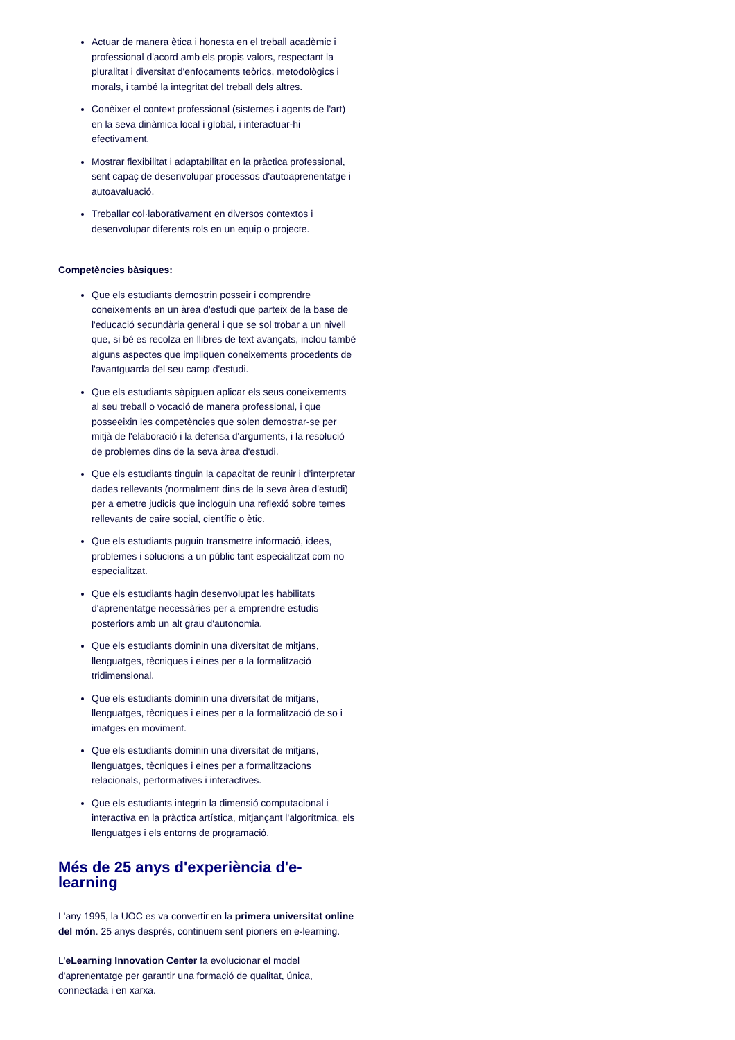Actuar de manera ètica i honesta en el treball acadèmic i professional d'acord amb els propis valors, respectant la pluralitat i diversitat d'enfocaments teòrics, metodològics i morals, i també la integritat del treball dels altres.
Conèixer el context professional (sistemes i agents de l'art) en la seva dinàmica local i global, i interactuar-hi efectivament.
Mostrar flexibilitat i adaptabilitat en la pràctica professional, sent capaç de desenvolupar processos d'autoaprenentatge i autoavaluació.
Treballar col·laborativament en diversos contextos i desenvolupar diferents rols en un equip o projecte.
Competències bàsiques:
Que els estudiants demostrin posseir i comprendre coneixements en un àrea d'estudi que parteix de la base de l'educació secundària general i que se sol trobar a un nivell que, si bé es recolza en llibres de text avançats, inclou també alguns aspectes que impliquen coneixements procedents de l'avantguarda del seu camp d'estudi.
Que els estudiants sàpiguen aplicar els seus coneixements al seu treball o vocació de manera professional, i que posseeixin les competències que solen demostrar-se per mitjà de l'elaboració i la defensa d'arguments, i la resolució de problemes dins de la seva àrea d'estudi.
Que els estudiants tinguin la capacitat de reunir i d'interpretar dades rellevants (normalment dins de la seva àrea d'estudi) per a emetre judicis que incloguin una reflexió sobre temes rellevants de caire social, científic o ètic.
Que els estudiants puguin transmetre informació, idees, problemes i solucions a un públic tant especialitzat com no especialitzat.
Que els estudiants hagin desenvolupat les habilitats d'aprenentatge necessàries per a emprendre estudis posteriors amb un alt grau d'autonomia.
Que els estudiants dominin una diversitat de mitjans, llenguatges, tècniques i eines per a la formalització tridimensional.
Que els estudiants dominin una diversitat de mitjans, llenguatges, tècniques i eines per a la formalització de so i imatges en moviment.
Que els estudiants dominin una diversitat de mitjans, llenguatges, tècniques i eines per a formalitzacions relacionals, performatives i interactives.
Que els estudiants integrin la dimensió computacional i interactiva en la pràctica artística, mitjançant l'algorítmica, els llenguatges i els entorns de programació.
Més de 25 anys d'experiència d'e-learning
L'any 1995, la UOC es va convertir en la primera universitat online del món. 25 anys després, continuem sent pioners en e-learning.
L'eLearning Innovation Center fa evolucionar el model d'aprenentatge per garantir una formació de qualitat, única, connectada i en xarxa.